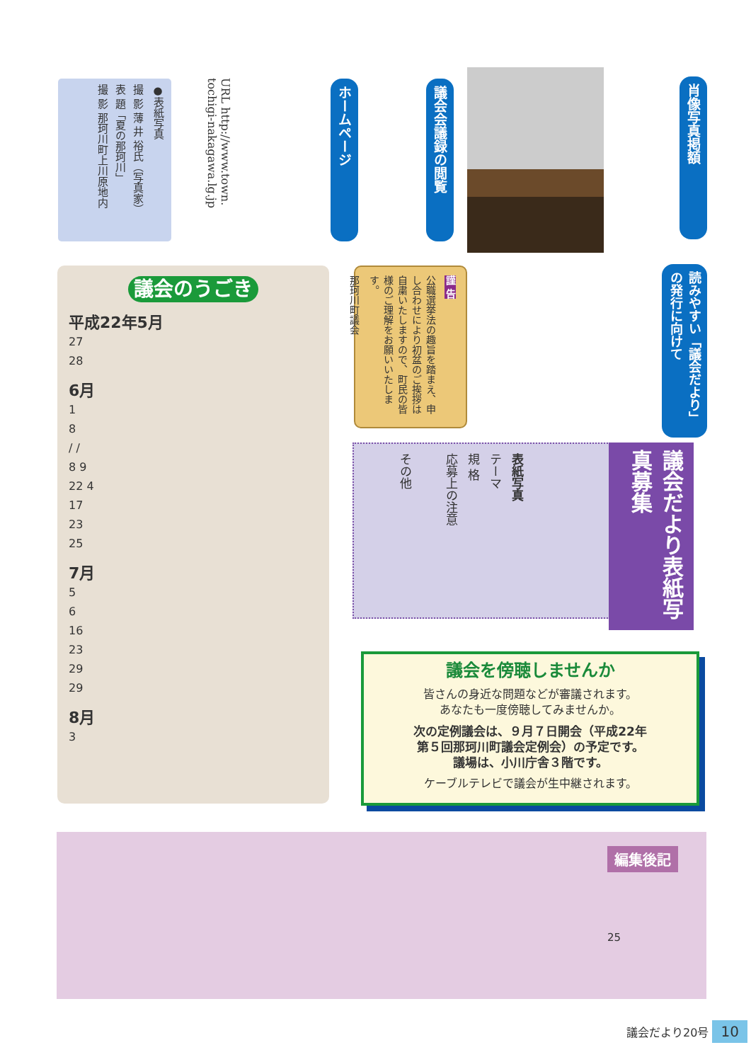●表紙写真
撮 影 薄 井 裕氏（写真家）
表 題「夏の那珂川」
撮 影 那珂川町上川原地内
URL http://www.town.
tochigi-nakagawa.lg.jp
ホームページ
議会会議録の閲覧
肖像写真掲額
読みやすい「議会だより」の発行に向けて
議会のうごき
平成22年5月
27
28
6月
1
8
/ /
8 9
22 4
17
23
25
7月
5
6
16
23
29
29
8月
3
謹 告
公職選挙法の趣旨を踏まえ、申し合わせにより初盆のご挨拶は自粛いたしますので、町民の皆様のご理解をお願いいたします。
那珂川町議会
議会だより表紙写真募集
表紙写真
テーマ
規 格
応募上の注意
その他
議会を傍聴しませんか
皆さんの身近な問題などが審議されます。
あなたも一度傍聴してみませんか。
次の定例議会は、９月７日開会（平成22年
第５回那珂川町議会定例会）の予定です。
議場は、小川庁舎３階です。
ケーブルテレビで議会が生中継されます。
編集後記
25
議会だより20号 10